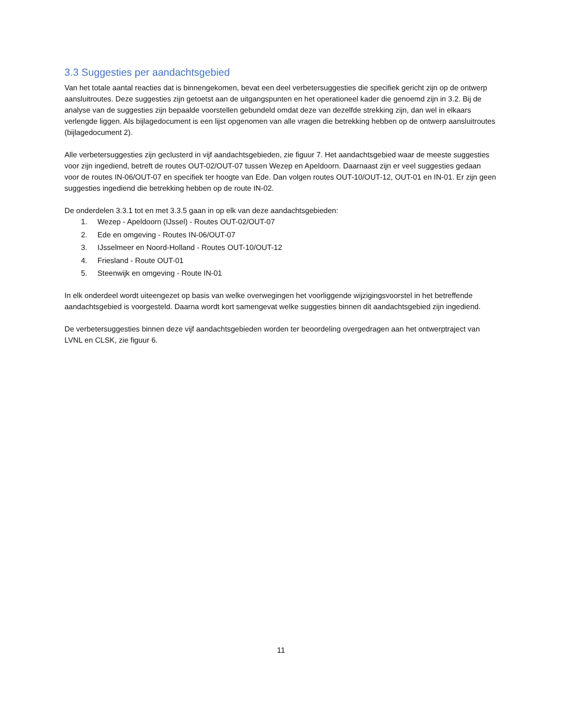3.3 Suggesties per aandachtsgebied
Van het totale aantal reacties dat is binnengekomen, bevat een deel verbetersuggesties die specifiek gericht zijn op de ontwerp aansluitroutes. Deze suggesties zijn getoetst aan de uitgangspunten en het operationeel kader die genoemd zijn in 3.2. Bij de analyse van de suggesties zijn bepaalde voorstellen gebundeld omdat deze van dezelfde strekking zijn, dan wel in elkaars verlengde liggen. Als bijlagedocument is een lijst opgenomen van alle vragen die betrekking hebben op de ontwerp aansluitroutes (bijlagedocument 2).
Alle verbetersuggesties zijn geclusterd in vijf aandachtsgebieden, zie figuur 7. Het aandachtsgebied waar de meeste suggesties voor zijn ingediend, betreft de routes OUT-02/OUT-07 tussen Wezep en Apeldoorn. Daarnaast zijn er veel suggesties gedaan voor de routes IN-06/OUT-07 en specifiek ter hoogte van Ede. Dan volgen routes OUT-10/OUT-12, OUT-01 en IN-01. Er zijn geen suggesties ingediend die betrekking hebben op de route IN-02.
De onderdelen 3.3.1 tot en met 3.3.5 gaan in op elk van deze aandachtsgebieden:
1. Wezep - Apeldoorn (IJssel) - Routes OUT-02/OUT-07
2. Ede en omgeving - Routes IN-06/OUT-07
3. IJsselmeer en Noord-Holland - Routes OUT-10/OUT-12
4. Friesland - Route OUT-01
5. Steenwijk en omgeving - Route IN-01
In elk onderdeel wordt uiteengezet op basis van welke overwegingen het voorliggende wijzigingsvoorstel in het betreffende aandachtsgebied is voorgesteld. Daarna wordt kort samengevat welke suggesties binnen dit aandachtsgebied zijn ingediend.
De verbetersuggesties binnen deze vijf aandachtsgebieden worden ter beoordeling overgedragen aan het ontwerptraject van LVNL en CLSK, zie figuur 6.
11